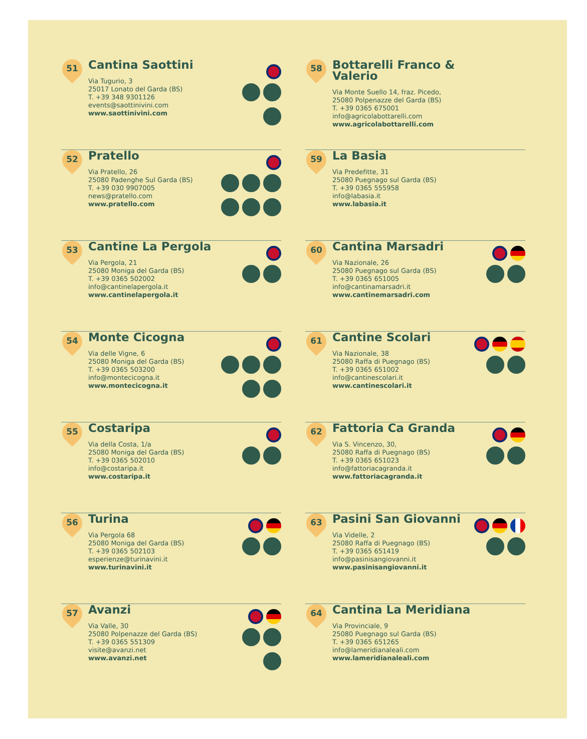51
Cantina Saottini
Via Tugurio, 3
25017 Lonato del Garda (BS)
T. +39 348 9301126
events@saottinivini.com
www.saottinivini.com
52
Pratello
Via Pratello, 26
25080 Padenghe Sul Garda (BS)
T. +39 030 9907005
news@pratello.com
www.pratello.com
53
Cantine La Pergola
Via Pergola, 21
25080 Moniga del Garda (BS)
T. +39 0365 502002
info@cantinelapergola.it
www.cantinelapergola.it
54
Monte Cicogna
Via delle Vigne, 6
25080 Moniga del Garda (BS)
T. +39 0365 503200
info@montecicogna.it
www.montecicogna.it
55
Costaripa
Via della Costa, 1/a
25080 Moniga del Garda (BS)
T. +39 0365 502010
info@costaripa.it
www.costaripa.it
56
Turina
Via Pergola 68
25080 Moniga del Garda (BS)
T. +39 0365 502103
esperienze@turinavini.it
www.turinavini.it
57
Avanzi
Via Valle, 30
25080 Polpenazze del Garda (BS)
T. +39 0365 551309
visite@avanzi.net
www.avanzi.net
58
Bottarelli Franco &
Valerio
Via Monte Suello 14, fraz. Picedo,
25080 Polpenazze del Garda (BS)
T. +39 0365 675001
info@agricolabottarelli.com
www.agricolabottarelli.com
59
La Basia
Via Predefitte, 31
25080 Puegnago sul Garda (BS)
T. +39 0365 555958
info@labasia.it
www.labasia.it
60
Cantina Marsadri
Via Nazionale, 26
25080 Puegnago sul Garda (BS)
T. +39 0365 651005
info@cantinamarsadri.it
www.cantinemarsadri.com
61
Cantine Scolari
Via Nazionale, 38
25080 Raffa di Puegnago (BS)
T. +39 0365 651002
info@cantinescolari.it
www.cantinescolari.it
62
Fattoria Ca Granda
Via S. Vincenzo, 30,
25080 Raffa di Puegnago (BS)
T. +39 0365 651023
info@fattoriacagranda.it
www.fattoriacagranda.it
63
Pasini San Giovanni
Via Videlle, 2
25080 Raffa di Puegnago (BS)
T. +39 0365 651419
info@pasinisangiovanni.it
www.pasinisangiovanni.it
64
Cantina La Meridiana
Via Provinciale, 9
25080 Puegnago sul Garda (BS)
T. +39 0365 651265
info@lameridianaleali.com
www.lameridianaleali.com